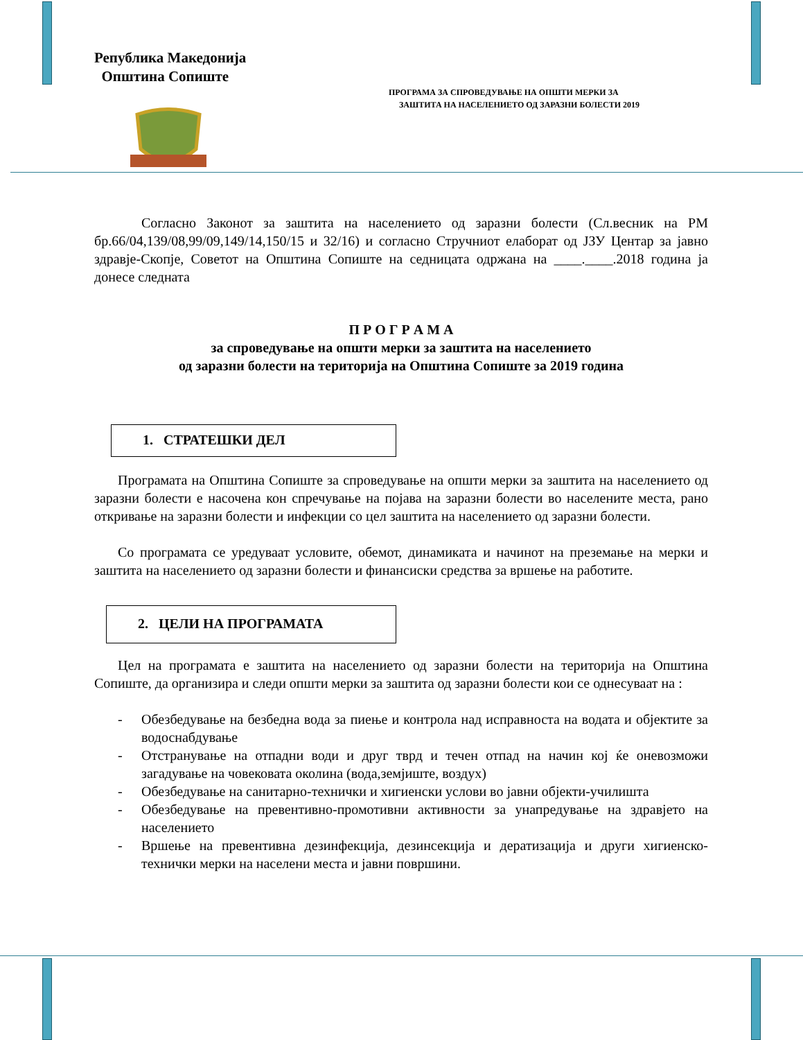Република Македонија
Општина Сопиште
ПРОГРАМА ЗА СПРОВЕДУВАЊЕ НА ОПШТИ МЕРКИ ЗА
ЗАШТИТА НА НАСЕЛЕНИЕТО ОД ЗАРАЗНИ БОЛЕСТИ 2019
Согласно Законот за заштита на населението од заразни болести (Сл.весник на РМ бр.66/04,139/08,99/09,149/14,150/15 и 32/16) и согласно Стручниот елаборат од ЈЗУ Центар за јавно здравје-Скопје, Советот на Општина Сопиште на седницата одржана на ____.____.2018 година ја донесе следната
П Р О Г Р А М А
за спроведување на општи мерки за заштита на населението
од заразни болести на територија на Општина Сопиште за 2019 година
1. СТРАТЕШКИ ДЕЛ
Програмата на Општина Сопиште за спроведување на општи мерки за заштита на населението од заразни болести е насочена кон спречување на појава на заразни болести во населените места, рано откривање на заразни болести и инфекции со цел заштита на населението од заразни болести.
Со програмата се уредуваат условите, обемот, динамиката и начинот на преземање на мерки и заштита на населението од заразни болести и финансиски средства за вршење на работите.
2. ЦЕЛИ НА ПРОГРАМАТА
Цел на програмата е заштита на населението од заразни болести на територија на Општина Сопиште, да организира и следи општи мерки за заштита од заразни болести кои се однесуваат на :
- Обезбедување на безбедна вода за пиење и контрола над исправноста на водата и објектите за водоснабдување
- Отстранување на отпадни води и друг тврд и течен отпад на начин кој ќе оневозможи загадување на човековата околина (вода,земјиште, воздух)
- Обезбедување на санитарно-технички и хигиенски услови во јавни објекти-училишта
- Обезбедување на превентивно-промотивни активности за унапредување на здравјето на населението
- Вршење на превентивна дезинфекција, дезинсекција и дератизација и други хигиенско-технички мерки на населени места и јавни површини.